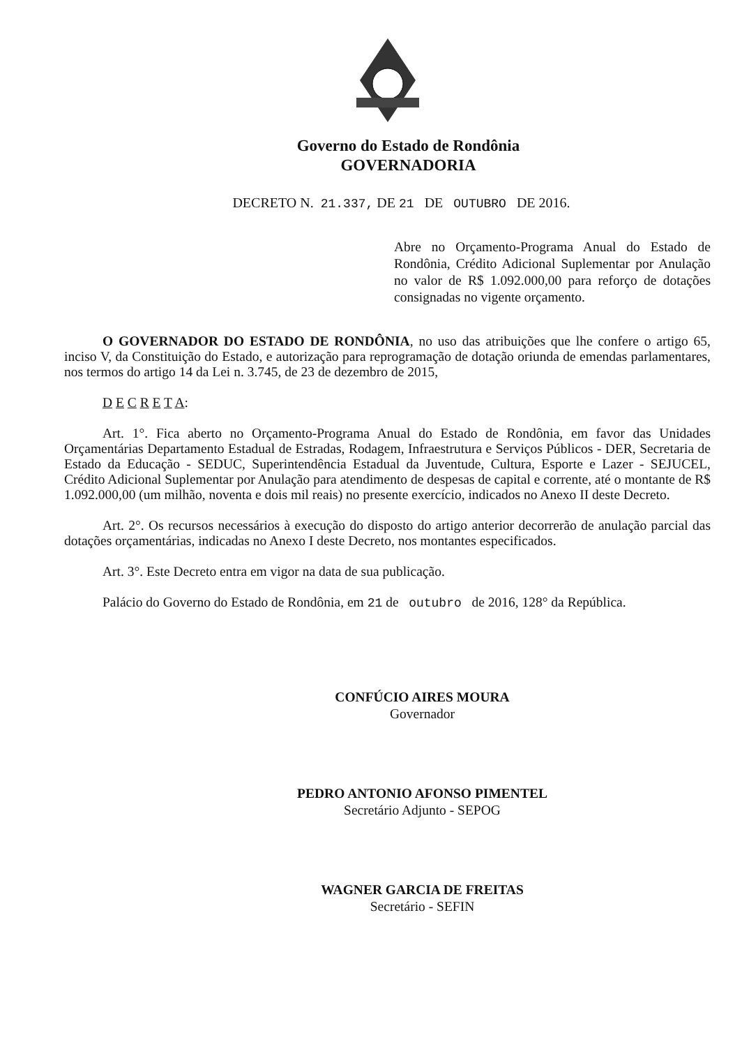Governo do Estado de Rondônia
GOVERNADORIA
DECRETO N. 21.337, DE 21 DE OUTUBRO DE 2016.
Abre no Orçamento-Programa Anual do Estado de Rondônia, Crédito Adicional Suplementar por Anulação no valor de R$ 1.092.000,00 para reforço de dotações consignadas no vigente orçamento.
O GOVERNADOR DO ESTADO DE RONDÔNIA, no uso das atribuições que lhe confere o artigo 65, inciso V, da Constituição do Estado, e autorização para reprogramação de dotação oriunda de emendas parlamentares, nos termos do artigo 14 da Lei n. 3.745, de 23 de dezembro de 2015,
D E C R E T A:
Art. 1°. Fica aberto no Orçamento-Programa Anual do Estado de Rondônia, em favor das Unidades Orçamentárias Departamento Estadual de Estradas, Rodagem, Infraestrutura e Serviços Públicos - DER, Secretaria de Estado da Educação - SEDUC, Superintendência Estadual da Juventude, Cultura, Esporte e Lazer - SEJUCEL, Crédito Adicional Suplementar por Anulação para atendimento de despesas de capital e corrente, até o montante de R$ 1.092.000,00 (um milhão, noventa e dois mil reais) no presente exercício, indicados no Anexo II deste Decreto.
Art. 2°. Os recursos necessários à execução do disposto do artigo anterior decorrerão de anulação parcial das dotações orçamentárias, indicadas no Anexo I deste Decreto, nos montantes especificados.
Art. 3°. Este Decreto entra em vigor na data de sua publicação.
Palácio do Governo do Estado de Rondônia, em 21 de outubro de 2016, 128° da República.
CONFÚCIO AIRES MOURA
Governador
PEDRO ANTONIO AFONSO PIMENTEL
Secretário Adjunto - SEPOG
WAGNER GARCIA DE FREITAS
Secretário - SEFIN